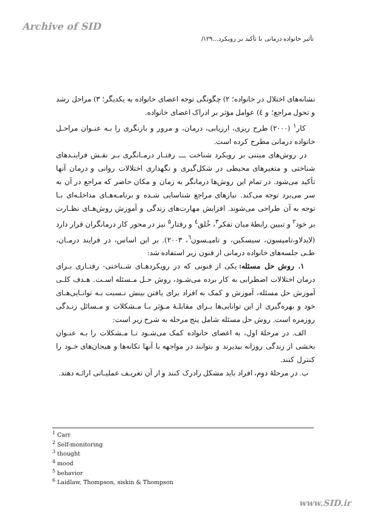Archive of SID
تأثیر خانواده درمانی با تأکید بر رویکرد...۱۲۹/
نشانه‌های اختلال در خانواده؛ ۲) چگونگی توجه اعضای خانواده به یکدیگر؛ ۳) مراحل رشد و تحول مراجع؛ و ٤) عوامل مؤثر بر ادراک اعضای خانواده.
کار<sup>۱</sup> (۲۰۰۰) طرح ریزی، ارزیابی، درمان، و مرور و بازنگری را بـه عنـوان مراحـل خانواده درمانی مطرح کرده است.
در روش‌های مبتنی بر رویکرد شناخت ـــ رفتـار درمـانگری بـر نقـش فراینـدهای شناختی و متغیرهای محیطی در شکل‌گیری و نگهداری اختلالات روانی و درمان آنها تأکید می‌شود. در تمام این روش‌ها درمانگر به زمان و مکان حاضر که مراجع در آن به سر می‌برد توجه می‌کند. نیازهای مراجع شناسایی شـده و برنامـه‌هـای مداخلـه‌ای بـا توجه به آن طراحی می‌شوند. افزایش مهارت‌های زندگی و آموزش روش‌هـای نظـارت بر خود<sup>۲</sup> و تبیین رابطهٔ میان تفکر<sup>۳</sup>، خُلق<sup>٤</sup> و رفتار<sup>۵</sup> نیز در محور کار درمانگران قرار دارد (لایدلاو،تامپسون، سیسکین، و تامپـسون<sup>٦</sup>، ۲۰۰۳). بر این اساس، در فرایند درمـان، طـی جلسه‌های خانواده درمانی از فنون زیر استفاده شد:
۱. روش حل مسئله: یکی از فنونی که در رویکردهـای شـناختی- رفتـاری بـرای درمان اختلالات اضطرابی به کار برده می‌شـود، روش حـل مـسئله اسـت. هـدف کلـی آموزش حل مسئله، آموزش و کمک به افراد برای یافتن بینش نـسبت بـه توانـایی‌هـای خود و بهره‌گیری از این توانایی‌ها بـرای مقابلـهٔ مـؤثر بـا مـشکلات و مـسائل زنـدگی روزمره است. روش حل مسئله شامل پنج مرحله به شرح زیر است:
الف. در مرحلهٔ اول، به اعضای خانواده کمک می‌شـود تـا مـشکلات را بـه عنـوان بخشی از زندگی روزانه بپذیرند و بتوانند در مواجهه با آنها تکانه‌ها و هیجان‌های خـود را کنترل کنند.
ب. در مرحلهٔ دوم، افراد باید مشکل رادرک کنند و از آن تعریـف عملیـاتی ارائـه دهند.
<sup>1</sup> Carr
<sup>2</sup> Self-monitoring
<sup>3</sup> thought
<sup>4</sup> mood
<sup>5</sup> behavior
<sup>6</sup> Laidlaw, Thompson, siskin & Thompson
www.SID.ir